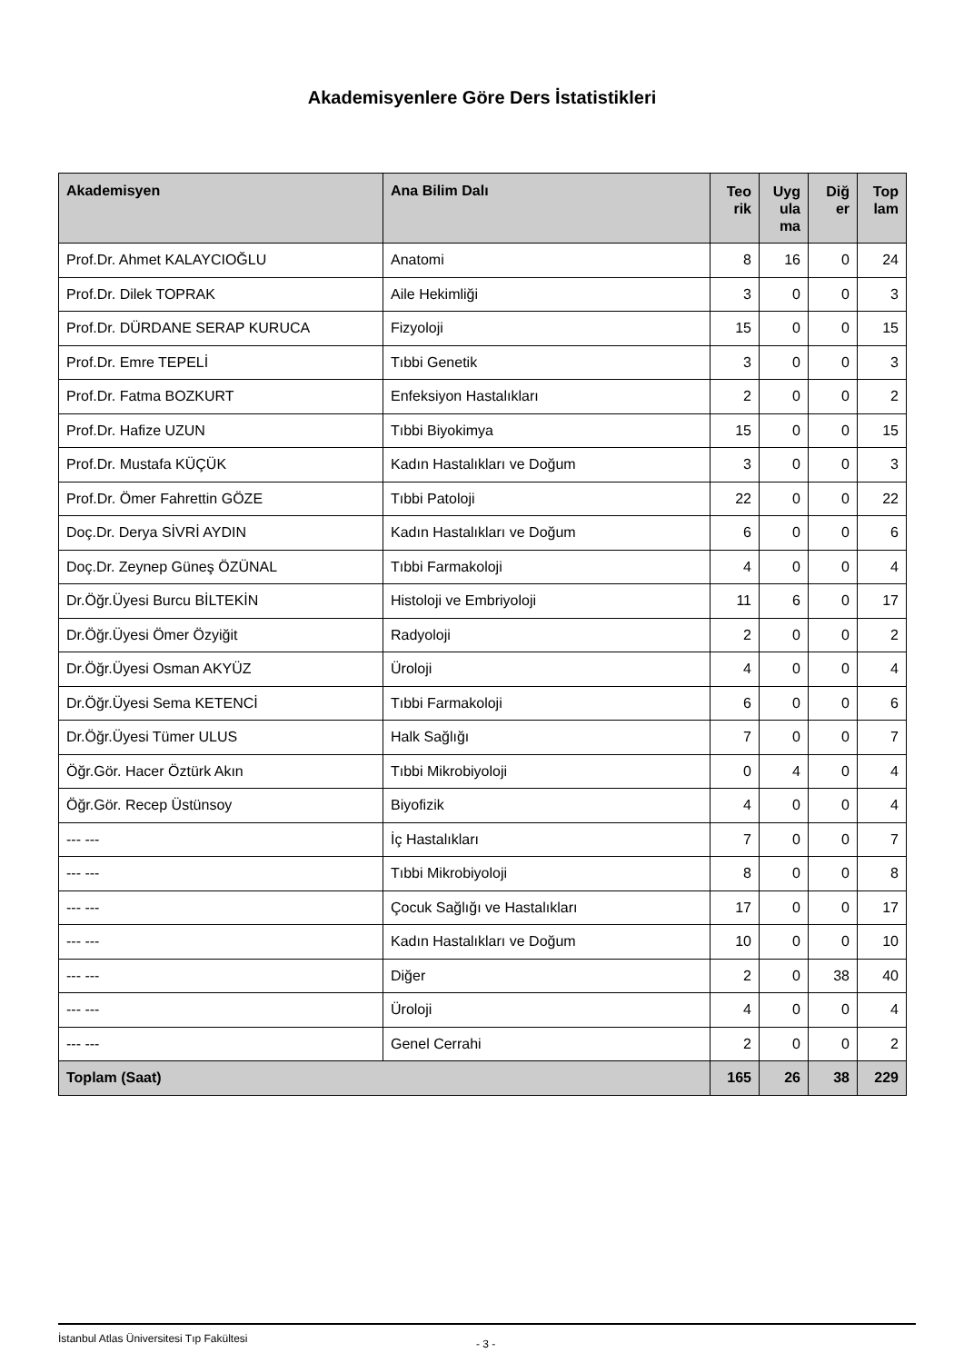Akademisyenlere Göre Ders İstatistikleri
| Akademisyen | Ana Bilim Dalı | Teo rik | Uyg ula ma | Diğ er | Top lam |
| --- | --- | --- | --- | --- | --- |
| Prof.Dr. Ahmet KALAYCIOĞLU | Anatomi | 8 | 16 | 0 | 24 |
| Prof.Dr. Dilek TOPRAK | Aile Hekimliği | 3 | 0 | 0 | 3 |
| Prof.Dr. DÜRDANE SERAP KURUCA | Fizyoloji | 15 | 0 | 0 | 15 |
| Prof.Dr. Emre TEPELİ | Tıbbi Genetik | 3 | 0 | 0 | 3 |
| Prof.Dr. Fatma BOZKURT | Enfeksiyon Hastalıkları | 2 | 0 | 0 | 2 |
| Prof.Dr. Hafize UZUN | Tıbbi Biyokimya | 15 | 0 | 0 | 15 |
| Prof.Dr. Mustafa KÜÇÜK | Kadın Hastalıkları ve Doğum | 3 | 0 | 0 | 3 |
| Prof.Dr. Ömer Fahrettin GÖZE | Tıbbi Patoloji | 22 | 0 | 0 | 22 |
| Doç.Dr. Derya SİVRİ AYDIN | Kadın Hastalıkları ve Doğum | 6 | 0 | 0 | 6 |
| Doç.Dr. Zeynep Güneş ÖZÜNAL | Tıbbi Farmakoloji | 4 | 0 | 0 | 4 |
| Dr.Öğr.Üyesi Burcu BİLTEKİN | Histoloji ve Embriyoloji | 11 | 6 | 0 | 17 |
| Dr.Öğr.Üyesi Ömer Özyiğit | Radyoloji | 2 | 0 | 0 | 2 |
| Dr.Öğr.Üyesi Osman AKYÜZ | Üroloji | 4 | 0 | 0 | 4 |
| Dr.Öğr.Üyesi Sema KETENCİ | Tıbbi Farmakoloji | 6 | 0 | 0 | 6 |
| Dr.Öğr.Üyesi Tümer ULUS | Halk Sağlığı | 7 | 0 | 0 | 7 |
| Öğr.Gör. Hacer Öztürk Akın | Tıbbi Mikrobiyoloji | 0 | 4 | 0 | 4 |
| Öğr.Gör. Recep Üstünsoy | Biyofizik | 4 | 0 | 0 | 4 |
| --- --- | İç Hastalıkları | 7 | 0 | 0 | 7 |
| --- --- | Tıbbi Mikrobiyoloji | 8 | 0 | 0 | 8 |
| --- --- | Çocuk Sağlığı ve Hastalıkları | 17 | 0 | 0 | 17 |
| --- --- | Kadın Hastalıkları ve Doğum | 10 | 0 | 0 | 10 |
| --- --- | Diğer | 2 | 0 | 38 | 40 |
| --- --- | Üroloji | 4 | 0 | 0 | 4 |
| --- --- | Genel Cerrahi | 2 | 0 | 0 | 2 |
| Toplam (Saat) | | 165 | 26 | 38 | 229 |
İstanbul Atlas Üniversitesi Tıp Fakültesi - 3 -